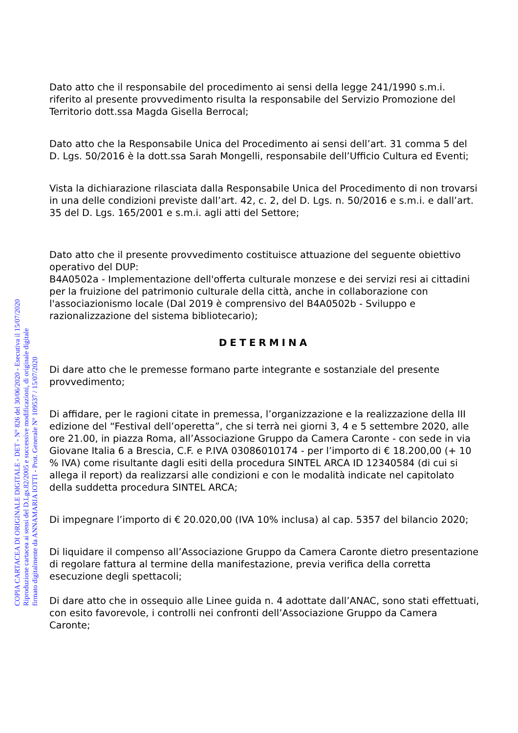Dato atto che il responsabile del procedimento ai sensi della legge 241/1990 s.m.i. riferito al presente provvedimento risulta la responsabile del Servizio Promozione del Territorio dott.ssa Magda Gisella Berrocal;
Dato atto che la Responsabile Unica del Procedimento ai sensi dell’art. 31 comma 5 del D. Lgs. 50/2016 è la dott.ssa Sarah Mongelli, responsabile dell’Ufficio Cultura ed Eventi;
Vista la dichiarazione rilasciata dalla Responsabile Unica del Procedimento di non trovarsi in una delle condizioni previste dall’art. 42, c. 2, del D. Lgs. n. 50/2016 e s.m.i. e dall’art. 35 del D. Lgs. 165/2001 e s.m.i. agli atti del Settore;
Dato atto che il presente provvedimento costituisce attuazione del seguente obiettivo operativo del DUP:
B4A0502a - Implementazione dell'offerta culturale monzese e dei servizi resi ai cittadini per la fruizione del patrimonio culturale della città, anche in collaborazione con l'associazionismo locale (Dal 2019 è comprensivo del B4A0502b - Sviluppo e razionalizzazione del sistema bibliotecario);
DETERMINA
Di dare atto che le premesse formano parte integrante e sostanziale del presente provvedimento;
Di affidare, per le ragioni citate in premessa, l’organizzazione e la realizzazione della III edizione del “Festival dell’operetta”, che si terrà nei giorni 3, 4 e 5 settembre 2020, alle ore 21.00, in piazza Roma, all’Associazione Gruppo da Camera Caronte - con sede in via Giovane Italia 6 a Brescia, C.F. e P.IVA 03086010174 - per l’importo di € 18.200,00 (+ 10 % IVA) come risultante dagli esiti della procedura SINTEL ARCA ID 12340584 (di cui si allega il report) da realizzarsi alle condizioni e con le modalità indicate nel capitolato della suddetta procedura SINTEL ARCA;
Di impegnare l’importo di € 20.020,00 (IVA 10% inclusa) al cap. 5357 del bilancio 2020;
Di liquidare il compenso all’Associazione Gruppo da Camera Caronte dietro presentazione di regolare fattura al termine della manifestazione, previa verifica della corretta esecuzione degli spettacoli;
Di dare atto che in ossequio alle Linee guida n. 4 adottate dall’ANAC, sono stati effettuati, con esito favorevole, i controlli nei confronti dell’Associazione Gruppo da Camera Caronte;
COPIA CARTACEA DI ORIGINALE DIGITALE - DET - N° 826 del 30/06/2020 - Esecutiva il 15/07/2020
Riproduzione cartacea ai sensi del D.Lgs.82/2005 e successive modificazioni, di originale digitale
firmato digitalmente da ANNAMARIA IOTTI - Prot. Generale N° 109537 / 15/07/2020